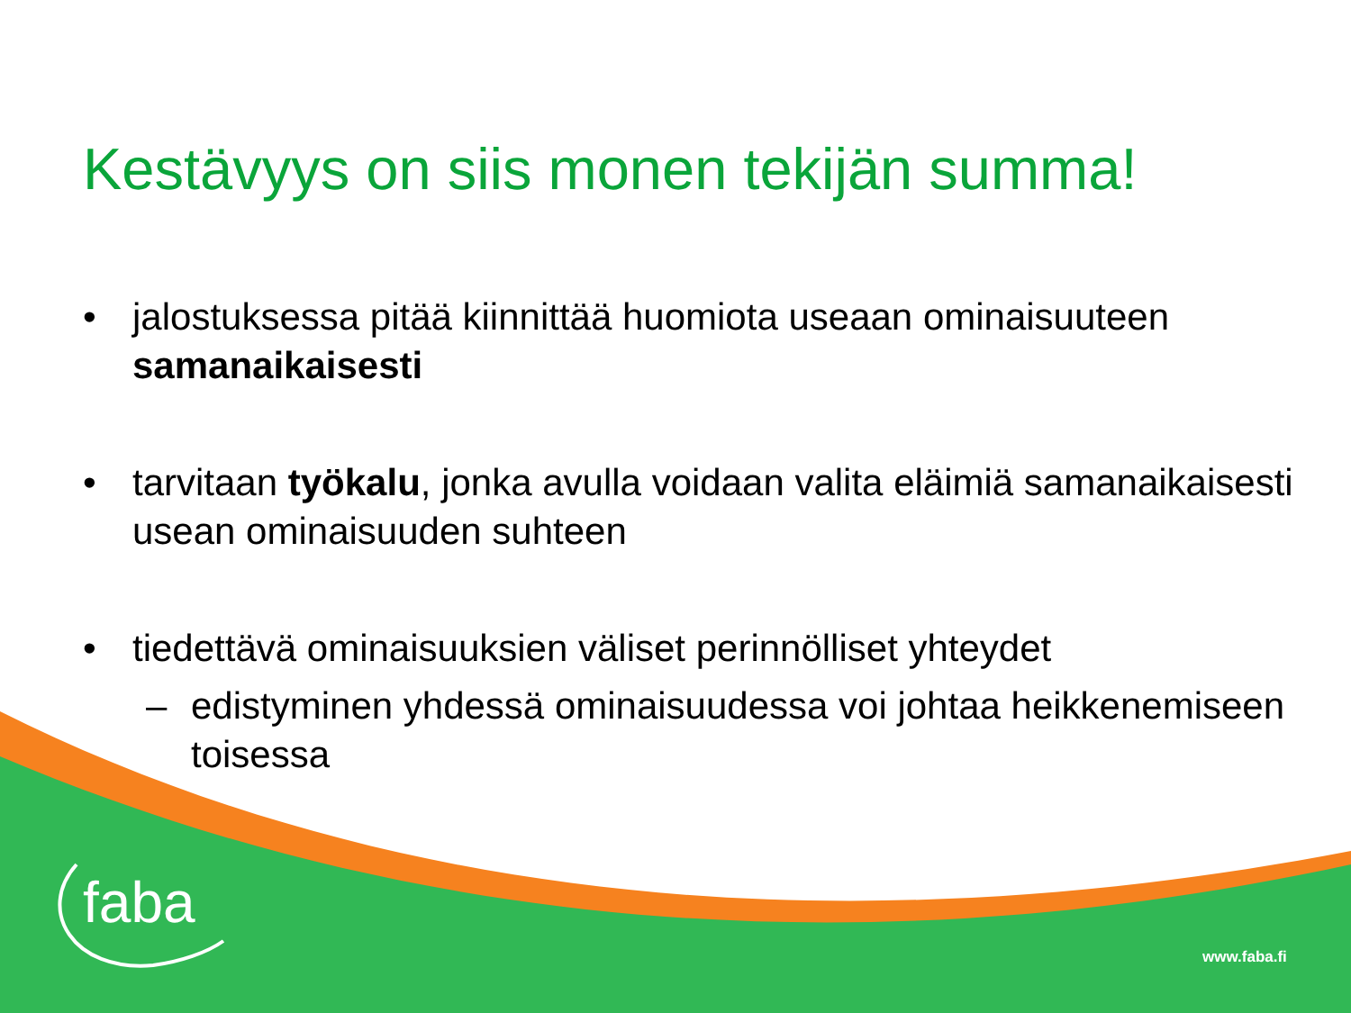Kestävyys on siis monen tekijän summa!
• jalostuksessa pitää kiinnittää huomiota useaan ominaisuuteen samanaikaisesti
• tarvitaan työkalu, jonka avulla voidaan valita eläimiä samanaikaisesti usean ominaisuuden suhteen
• tiedettävä ominaisuuksien väliset perinnölliset yhteydet
– edistyminen yhdessä ominaisuudessa voi johtaa heikkenemiseen toisessa
faba
www.faba.fi